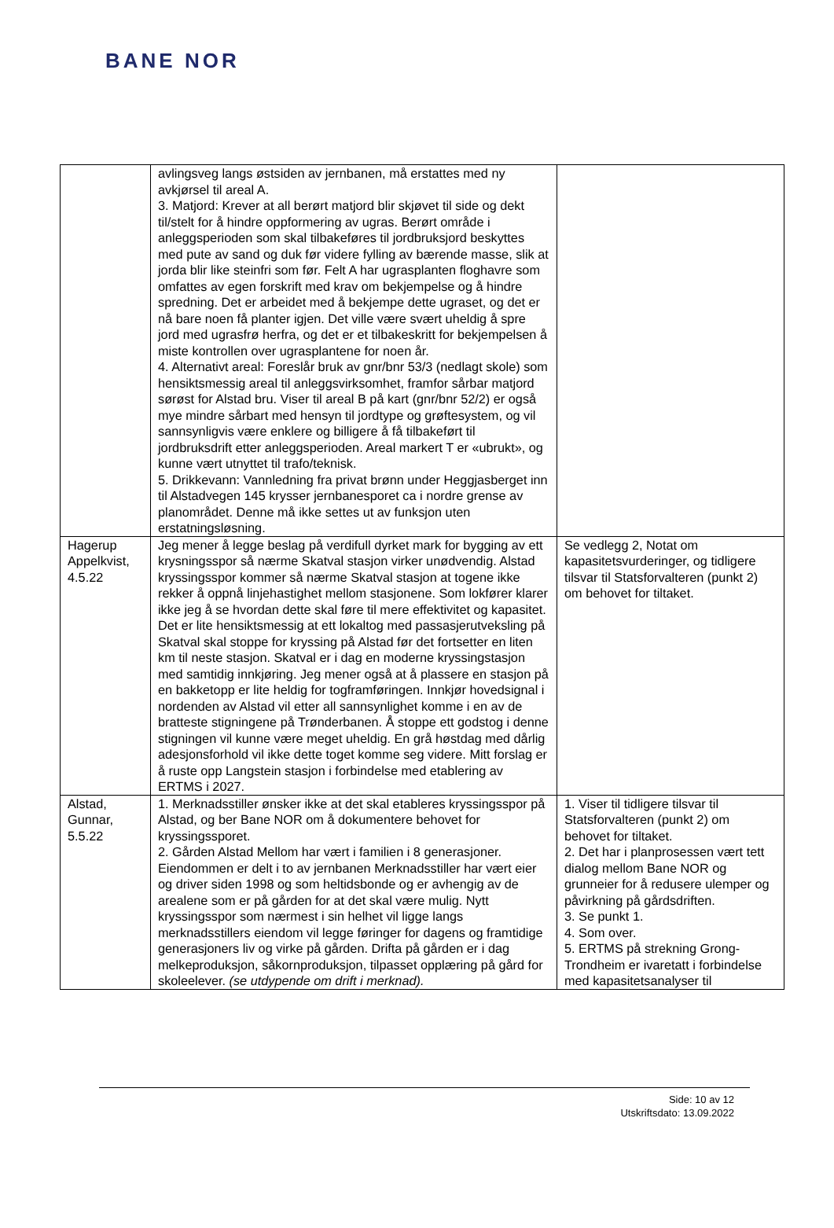BANE NOR
| | avlingsveg langs østsiden av jernbanen, må erstattes med ny avkjørsel til areal A. 3. Matjord: Krever at all berørt matjord blir skjøvet til side og dekt til/stelt for å hindre oppformering av ugras. Berørt område i anleggsperioden som skal tilbakeføres til jordbruksjord beskyttes med pute av sand og duk før videre fylling av bærende masse, slik at jorda blir like steinfri som før. Felt A har ugrasplanten floghavre som omfattes av egen forskrift med krav om bekjempelse og å hindre spredning. Det er arbeidet med å bekjempe dette ugraset, og det er nå bare noen få planter igjen. Det ville være svært uheldig å spre jord med ugrasfrø herfra, og det er et tilbakeskritt for bekjempelsen å miste kontrollen over ugrasplantene for noen år. 4. Alternativt areal: Foreslår bruk av gnr/bnr 53/3 (nedlagt skole) som hensiktsmessig areal til anleggsvirksomhet, framfor sårbar matjord sørøst for Alstad bru. Viser til areal B på kart (gnr/bnr 52/2) er også mye mindre sårbart med hensyn til jordtype og grøftesystem, og vil sannsynligvis være enklere og billigere å få tilbakeført til jordbruksdrift etter anleggsperioden. Areal markert T er «ubrukt», og kunne vært utnyttet til trafo/teknisk. 5. Drikkevann: Vannledning fra privat brønn under Heggjasberget inn til Alstadvegen 145 krysser jernbanesporet ca i nordre grense av planområdet. Denne må ikke settes ut av funksjon uten erstatningsløsning. | |
| Hagerup Appelkvist, 4.5.22 | Jeg mener å legge beslag på verdifull dyrket mark for bygging av ett krysningsspor så nærme Skatval stasjon virker unødvendig. Alstad kryssingsspor kommer så nærme Skatval stasjon at togene ikke rekker å oppnå linjehastighet mellom stasjonene. Som lokfører klarer ikke jeg å se hvordan dette skal føre til mere effektivitet og kapasitet. Det er lite hensiktsmessig at ett lokaltog med passasjerutveksling på Skatval skal stoppe for kryssing på Alstad før det fortsetter en liten km til neste stasjon. Skatval er i dag en moderne kryssingstasjon med samtidig innkjøring. Jeg mener også at å plassere en stasjon på en bakketopp er lite heldig for togframføringen. Innkjør hovedsignal i nordenden av Alstad vil etter all sannsynlighet komme i en av de bratteste stigningene på Trønderbanen. Å stoppe ett godstog i denne stigningen vil kunne være meget uheldig. En grå høstdag med dårlig adesjonsforhold vil ikke dette toget komme seg videre. Mitt forslag er å ruste opp Langstein stasjon i forbindelse med etablering av ERTMS i 2027. | Se vedlegg 2, Notat om kapasitetsvurderinger, og tidligere tilsvar til Statsforvalteren (punkt 2) om behovet for tiltaket. |
| Alstad, Gunnar, 5.5.22 | 1. Merknadsstiller ønsker ikke at det skal etableres kryssingsspor på Alstad, og ber Bane NOR om å dokumentere behovet for kryssingssporet. 2. Gården Alstad Mellom har vært i familien i 8 generasjoner. Eiendommen er delt i to av jernbanen Merknadsstiller har vært eier og driver siden 1998 og som heltidsbonde og er avhengig av de arealene som er på gården for at det skal være mulig. Nytt kryssingsspor som nærmest i sin helhet vil ligge langs merknadsstillers eiendom vil legge føringer for dagens og framtidige generasjoners liv og virke på gården. Drifta på gården er i dag melkeproduksjon, såkornproduksjon, tilpasset opplæring på gård for skoleelever. (se utdypende om drift i merknad). | 1. Viser til tidligere tilsvar til Statsforvalteren (punkt 2) om behovet for tiltaket. 2. Det har i planprosessen vært tett dialog mellom Bane NOR og grunneier for å redusere ulemper og påvirkning på gårdsdriften. 3. Se punkt 1. 4. Som over. 5. ERTMS på strekning Grong-Trondheim er ivaretatt i forbindelse med kapasitetsanalyser til |
Side: 10 av 12
Utskriftsdato: 13.09.2022